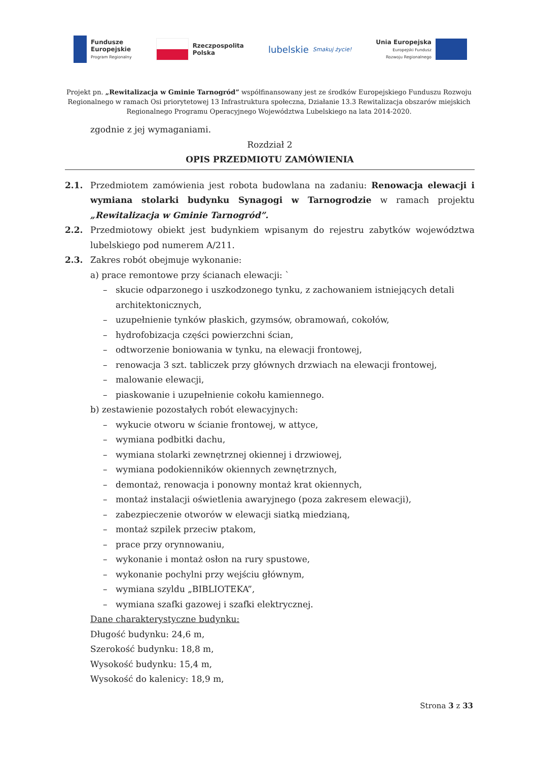Fundusze
Europejskie
Program Regionalny
Rzeczpospolita
Polska
lubelskie
Smakuj życie!
Unia Europejska
Europejski Fundusz
Rozwoju Regionalnego
Projekt pn. „Rewitalizacja w Gminie Tarnogród” współfinansowany jest ze środków Europejskiego Funduszu Rozwoju Regionalnego w ramach Osi priorytetowej 13 Infrastruktura społeczna, Działanie 13.3 Rewitalizacja obszarów miejskich Regionalnego Programu Operacyjnego Województwa Lubelskiego na lata 2014-2020.
zgodnie z jej wymaganiami.
Rozdział 2
OPIS PRZEDMIOTU ZAMÓWIENIA
2.1. Przedmiotem zamówienia jest robota budowlana na zadaniu: Renowacja elewacji i wymiana stolarki budynku Synagogi w Tarnogrodzie w ramach projektu „Rewitalizacja w Gminie Tarnogród”.
2.2. Przedmiotowy obiekt jest budynkiem wpisanym do rejestru zabytków województwa lubelskiego pod numerem A/211.
2.3. Zakres robót obejmuje wykonanie:
a) prace remontowe przy ścianach elewacji: `
– skucie odparzonego i uszkodzonego tynku, z zachowaniem istniejących detali architektonicznych,
– uzupełnienie tynków płaskich, gzymsów, obramowań, cokołów,
– hydrofobizacja części powierzchni ścian,
– odtworzenie boniowania w tynku, na elewacji frontowej,
– renowacja 3 szt. tabliczek przy głównych drzwiach na elewacji frontowej,
– malowanie elewacji,
– piaskowanie i uzupełnienie cokołu kamiennego.
b) zestawienie pozostałych robót elewacyjnych:
– wykucie otworu w ścianie frontowej, w attyce,
– wymiana podbitki dachu,
– wymiana stolarki zewnętrznej okiennej i drzwiowej,
– wymiana podokienników okiennych zewnętrznych,
– demontaż, renowacja i ponowny montaż krat okiennych,
– montaż instalacji oświetlenia awaryjnego (poza zakresem elewacji),
– zabezpieczenie otworów w elewacji siatką miedzianą,
– montaż szpilek przeciw ptakom,
– prace przy orynnowaniu,
– wykonanie i montaż osłon na rury spustowe,
– wykonanie pochylni przy wejściu głównym,
– wymiana szyldu „BIBLIOTEKA”,
– wymiana szafki gazowej i szafki elektrycznej.
Dane charakterystyczne budynku:
Długość budynku: 24,6 m,
Szerokość budynku: 18,8 m,
Wysokość budynku: 15,4 m,
Wysokość do kalenicy: 18,9 m,
Strona 3 z 33